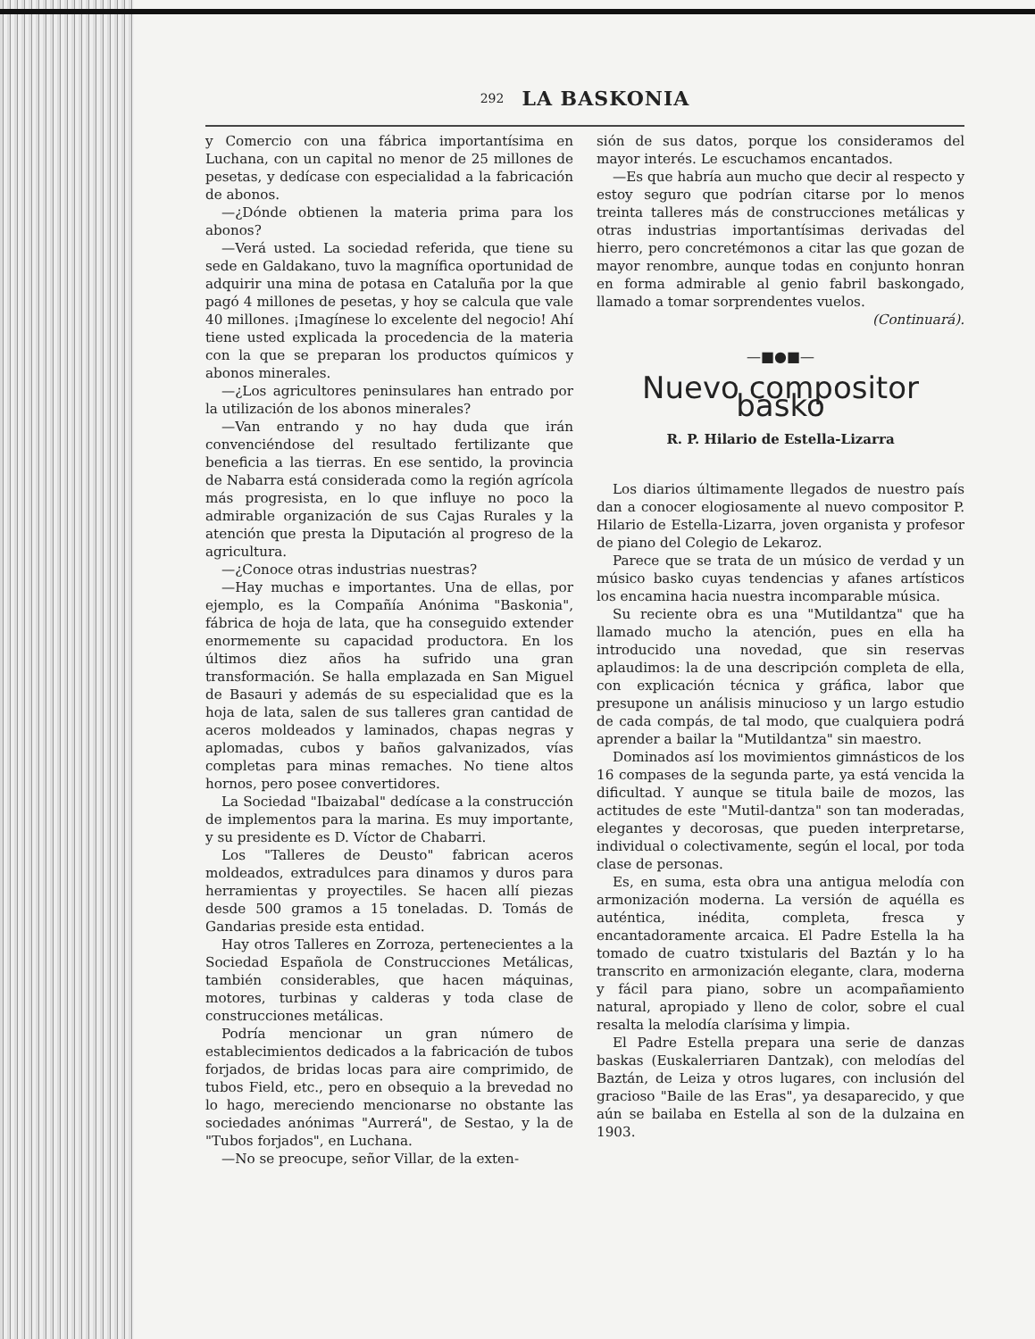292 LA BASKONIA
y Comercio con una fábrica importantísima en Luchana, con un capital no menor de 25 millones de pesetas, y dedícase con especialidad a la fabricación de abonos.
—¿Dónde obtienen la materia prima para los abonos?
—Verá usted. La sociedad referida, que tiene su sede en Galdakano, tuvo la magnífica oportunidad de adquirir una mina de potasa en Cataluña por la que pagó 4 millones de pesetas, y hoy se calcula que vale 40 millones. ¡Imagínese lo excelente del negocio! Ahí tiene usted explicada la procedencia de la materia con la que se preparan los productos químicos y abonos minerales.
—¿Los agricultores peninsulares han entrado por la utilización de los abonos minerales?
—Van entrando y no hay duda que irán convenciéndose del resultado fertilizante que beneficia a las tierras. En ese sentido, la provincia de Nabarra está considerada como la región agrícola más progresista, en lo que influye no poco la admirable organización de sus Cajas Rurales y la atención que presta la Diputación al progreso de la agricultura.
—¿Conoce otras industrias nuestras?
—Hay muchas e importantes. Una de ellas, por ejemplo, es la Compañía Anónima "Baskonia", fábrica de hoja de lata, que ha conseguido extender enormemente su capacidad productora. En los últimos diez años ha sufrido una gran transformación. Se halla emplazada en San Miguel de Basauri y además de su especialidad que es la hoja de lata, salen de sus talleres gran cantidad de aceros moldeados y laminados, chapas negras y aplomadas, cubos y baños galvanizados, vías completas para minas remaches. No tiene altos hornos, pero posee convertidores.
La Sociedad "Ibaizabal" dedícase a la construcción de implementos para la marina. Es muy importante, y su presidente es D. Víctor de Chabarri.
Los "Talleres de Deusto" fabrican aceros moldeados, extradulces para dinamos y duros para herramientas y proyectiles. Se hacen allí piezas desde 500 gramos a 15 toneladas. D. Tomás de Gandarias preside esta entidad.
Hay otros Talleres en Zorroza, pertenecientes a la Sociedad Española de Construcciones Metálicas, también considerables, que hacen máquinas, motores, turbinas y calderas y toda clase de construcciones metálicas.
Podría mencionar un gran número de establecimientos dedicados a la fabricación de tubos forjados, de bridas locas para aire comprimido, de tubos Field, etc., pero en obsequio a la brevedad no lo hago, mereciendo mencionarse no obstante las sociedades anónimas "Aurrerá", de Sestao, y la de "Tubos forjados", en Luchana.
—No se preocupe, señor Villar, de la exten-
sión de sus datos, porque los consideramos del mayor interés. Le escuchamos encantados.
—Es que habría aun mucho que decir al respecto y estoy seguro que podrían citarse por lo menos treinta talleres más de construcciones metálicas y otras industrias importantísimas derivadas del hierro, pero concretémonos a citar las que gozan de mayor renombre, aunque todas en conjunto honran en forma admirable al genio fabril baskongado, llamado a tomar sorprendentes vuelos.
(Continuará).
—■●■—
Nuevo compositor basko
R. P. Hilario de Estella-Lizarra
Los diarios últimamente llegados de nuestro país dan a conocer elogiosamente al nuevo compositor P. Hilario de Estella-Lizarra, joven organista y profesor de piano del Colegio de Lekaroz.
Parece que se trata de un músico de verdad y un músico basko cuyas tendencias y afanes artísticos los encamina hacia nuestra incomparable música.
Su reciente obra es una "Mutildantza" que ha llamado mucho la atención, pues en ella ha introducido una novedad, que sin reservas aplaudimos: la de una descripción completa de ella, con explicación técnica y gráfica, labor que presupone un análisis minucioso y un largo estudio de cada compás, de tal modo, que cualquiera podrá aprender a bailar la "Mutildantza" sin maestro.
Dominados así los movimientos gimnásticos de los 16 compases de la segunda parte, ya está vencida la dificultad. Y aunque se titula baile de mozos, las actitudes de este "Mutil-dantza" son tan moderadas, elegantes y decorosas, que pueden interpretarse, individual o colectivamente, según el local, por toda clase de personas.
Es, en suma, esta obra una antigua melodía con armonización moderna. La versión de aquélla es auténtica, inédita, completa, fresca y encantadoramente arcaica. El Padre Estella la ha tomado de cuatro txistularis del Baztán y lo ha transcrito en armonización elegante, clara, moderna y fácil para piano, sobre un acompañamiento natural, apropiado y lleno de color, sobre el cual resalta la melodía clarísima y limpia.
El Padre Estella prepara una serie de danzas baskas (Euskalerriaren Dantzak), con melodías del Baztán, de Leiza y otros lugares, con inclusión del gracioso "Baile de las Eras", ya desaparecido, y que aún se bailaba en Estella al son de la dulzaina en 1903.